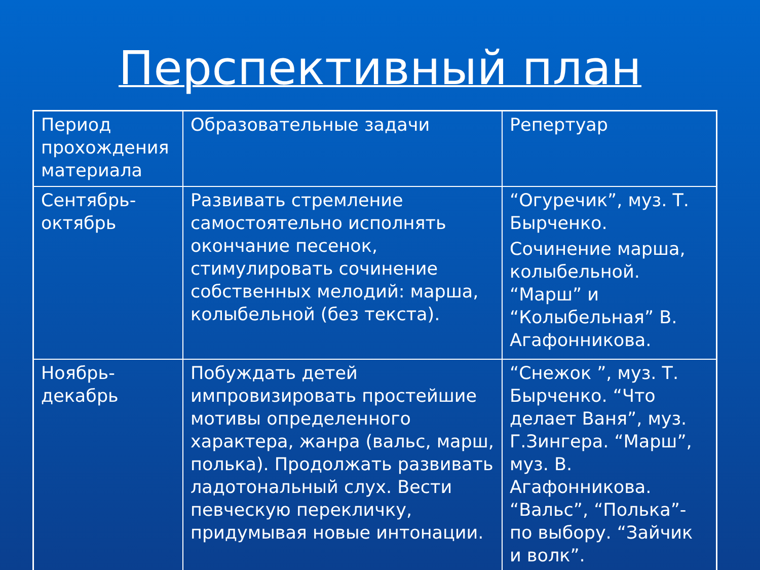Перспективный план
| Период прохождения материала | Образовательные задачи | Репертуар |
| Сентябрь-октябрь | Развивать стремление самостоятельно исполнять окончание песенок, стимулировать сочинение собственных мелодий: марша, колыбельной (без текста). | “Огуречик”, муз. Т. Бырченко. Сочинение марша, колыбельной. “Марш” и “Колыбельная” В. Агафонникова. |
| Ноябрь-декабрь | Побуждать детей импровизировать простейшие мотивы определенного характера, жанра (вальс, марш, полька). Продолжать развивать ладотональный слух. Вести певческую перекличку, придумывая новые интонации. | “Снежок ”, муз. Т. Бырченко. “Что делает Ваня”, муз. Г.Зингера. “Марш”, муз. В. Агафонникова. “Вальс”, “Полька”- по выбору. “Зайчик и волк”. |